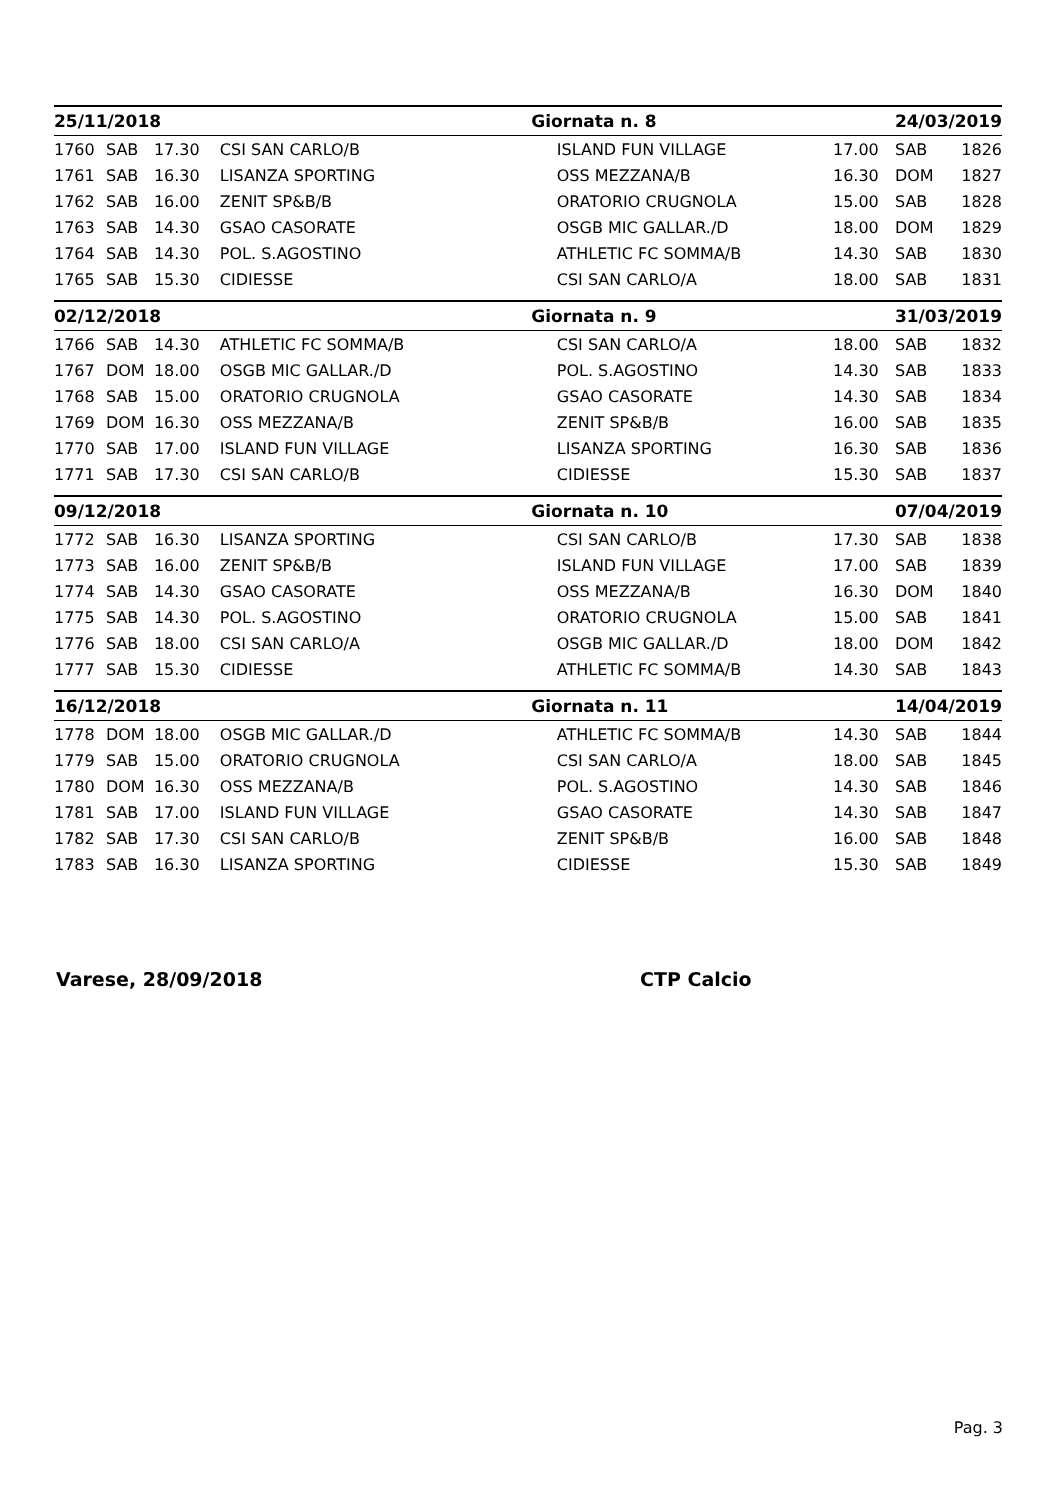| 25/11/2018 | | | | Giornata n. 8 | | 24/03/2019 | |
| --- | --- | --- | --- | --- | --- | --- | --- |
| 1760 | SAB | 17.30 | CSI SAN CARLO/B | ISLAND FUN VILLAGE | 17.00 | SAB | 1826 |
| 1761 | SAB | 16.30 | LISANZA SPORTING | OSS MEZZANA/B | 16.30 | DOM | 1827 |
| 1762 | SAB | 16.00 | ZENIT SP&B/B | ORATORIO CRUGNOLA | 15.00 | SAB | 1828 |
| 1763 | SAB | 14.30 | GSAO CASORATE | OSGB MIC GALLAR./D | 18.00 | DOM | 1829 |
| 1764 | SAB | 14.30 | POL. S.AGOSTINO | ATHLETIC FC SOMMA/B | 14.30 | SAB | 1830 |
| 1765 | SAB | 15.30 | CIDIESSE | CSI SAN CARLO/A | 18.00 | SAB | 1831 |
| 02/12/2018 | | | | Giornata n. 9 | | 31/03/2019 | |
| 1766 | SAB | 14.30 | ATHLETIC FC SOMMA/B | CSI SAN CARLO/A | 18.00 | SAB | 1832 |
| 1767 | DOM | 18.00 | OSGB MIC GALLAR./D | POL. S.AGOSTINO | 14.30 | SAB | 1833 |
| 1768 | SAB | 15.00 | ORATORIO CRUGNOLA | GSAO CASORATE | 14.30 | SAB | 1834 |
| 1769 | DOM | 16.30 | OSS MEZZANA/B | ZENIT SP&B/B | 16.00 | SAB | 1835 |
| 1770 | SAB | 17.00 | ISLAND FUN VILLAGE | LISANZA SPORTING | 16.30 | SAB | 1836 |
| 1771 | SAB | 17.30 | CSI SAN CARLO/B | CIDIESSE | 15.30 | SAB | 1837 |
| 09/12/2018 | | | | Giornata n. 10 | | 07/04/2019 | |
| 1772 | SAB | 16.30 | LISANZA SPORTING | CSI SAN CARLO/B | 17.30 | SAB | 1838 |
| 1773 | SAB | 16.00 | ZENIT SP&B/B | ISLAND FUN VILLAGE | 17.00 | SAB | 1839 |
| 1774 | SAB | 14.30 | GSAO CASORATE | OSS MEZZANA/B | 16.30 | DOM | 1840 |
| 1775 | SAB | 14.30 | POL. S.AGOSTINO | ORATORIO CRUGNOLA | 15.00 | SAB | 1841 |
| 1776 | SAB | 18.00 | CSI SAN CARLO/A | OSGB MIC GALLAR./D | 18.00 | DOM | 1842 |
| 1777 | SAB | 15.30 | CIDIESSE | ATHLETIC FC SOMMA/B | 14.30 | SAB | 1843 |
| 16/12/2018 | | | | Giornata n. 11 | | 14/04/2019 | |
| 1778 | DOM | 18.00 | OSGB MIC GALLAR./D | ATHLETIC FC SOMMA/B | 14.30 | SAB | 1844 |
| 1779 | SAB | 15.00 | ORATORIO CRUGNOLA | CSI SAN CARLO/A | 18.00 | SAB | 1845 |
| 1780 | DOM | 16.30 | OSS MEZZANA/B | POL. S.AGOSTINO | 14.30 | SAB | 1846 |
| 1781 | SAB | 17.00 | ISLAND FUN VILLAGE | GSAO CASORATE | 14.30 | SAB | 1847 |
| 1782 | SAB | 17.30 | CSI SAN CARLO/B | ZENIT SP&B/B | 16.00 | SAB | 1848 |
| 1783 | SAB | 16.30 | LISANZA SPORTING | CIDIESSE | 15.30 | SAB | 1849 |
Varese, 28/09/2018 CTP Calcio
Pag. 3